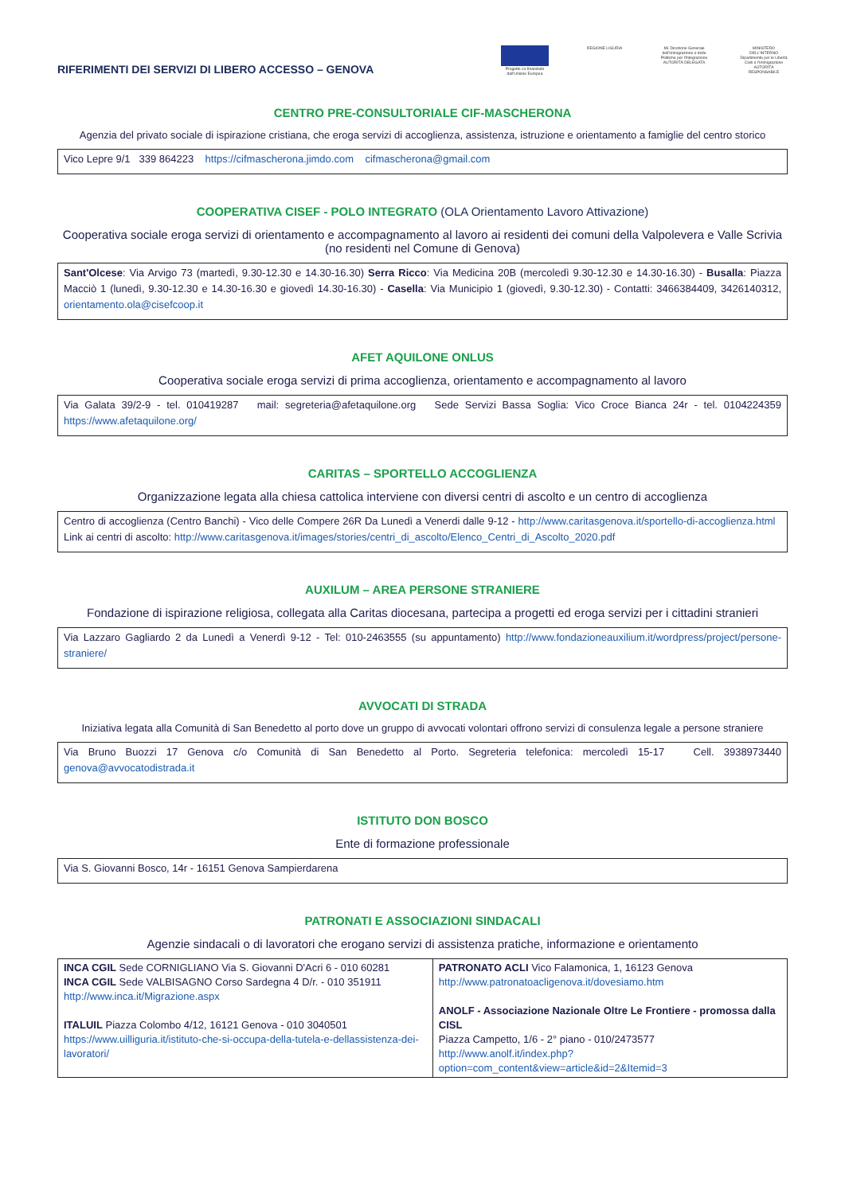RIFERIMENTI DEI SERVIZI DI LIBERO ACCESSO – GENOVA
Progetto co-finanziato dall'Unione Europea
REGIONE LIGURIA ML Direzione Generale dell'Immigrazione e delle Politiche per l'Integrazione AUTORITÀ DELEGATA
MINISTERO DELL'INTERNO Dipartimento per le Libertà Civili e l'Immigrazione AUTORITÀ RESPONSABILE
CENTRO PRE-CONSULTORIALE CIF-MASCHERONA
Agenzia del privato sociale di ispirazione cristiana, che eroga servizi di accoglienza, assistenza, istruzione e orientamento a famiglie del centro storico
Vico Lepre 9/1 339 864223 https://cifmascherona.jimdo.com cifmascherona@gmail.com
COOPERATIVA CISEF - POLO INTEGRATO (OLA Orientamento Lavoro Attivazione)
Cooperativa sociale eroga servizi di orientamento e accompagnamento al lavoro ai residenti dei comuni della Valpolevera e Valle Scrivia (no residenti nel Comune di Genova)
Sant'Olcese: Via Arvigo 73 (martedì, 9.30-12.30 e 14.30-16.30) Serra Ricco: Via Medicina 20B (mercoledì 9.30-12.30 e 14.30-16.30) - Busalla: Piazza Macciò 1 (lunedì, 9.30-12.30 e 14.30-16.30 e giovedì 14.30-16.30) - Casella: Via Municipio 1 (giovedì, 9.30-12.30) - Contatti: 3466384409, 3426140312, orientamento.ola@cisefcoop.it
AFET AQUILONE ONLUS
Cooperativa sociale eroga servizi di prima accoglienza, orientamento e accompagnamento al lavoro
Via Galata 39/2-9 - tel. 010419287 mail: segreteria@afetaquilone.org Sede Servizi Bassa Soglia: Vico Croce Bianca 24r - tel. 0104224359 https://www.afetaquilone.org/
CARITAS – SPORTELLO ACCOGLIENZA
Organizzazione legata alla chiesa cattolica interviene con diversi centri di ascolto e un centro di accoglienza
Centro di accoglienza (Centro Banchi) - Vico delle Compere 26R Da Lunedì a Venerdi dalle 9-12 - http://www.caritasgenova.it/sportello-di-accoglienza.html Link ai centri di ascolto: http://www.caritasgenova.it/images/stories/centri_di_ascolto/Elenco_Centri_di_Ascolto_2020.pdf
AUXILUM – AREA PERSONE STRANIERE
Fondazione di ispirazione religiosa, collegata alla Caritas diocesana, partecipa a progetti ed eroga servizi per i cittadini stranieri
Via Lazzaro Gagliardo 2 da Lunedì a Venerdì 9-12 - Tel: 010-2463555 (su appuntamento) http://www.fondazioneauxilium.it/wordpress/project/persone-straniere/
AVVOCATI DI STRADA
Iniziativa legata alla Comunità di San Benedetto al porto dove un gruppo di avvocati volontari offrono servizi di consulenza legale a persone straniere
Via Bruno Buozzi 17 Genova c/o Comunità di San Benedetto al Porto. Segreteria telefonica: mercoledì 15-17 Cell. 3938973440 genova@avvocatodistrada.it
ISTITUTO DON BOSCO
Ente di formazione professionale
Via S. Giovanni Bosco, 14r - 16151 Genova Sampierdarena
PATRONATI E ASSOCIAZIONI SINDACALI
Agenzie sindacali o di lavoratori che erogano servizi di assistenza pratiche, informazione e orientamento
| INCA CGIL Sede CORNIGLIANO Via S. Giovanni D'Acri 6 - 010 60281 INCA CGIL Sede VALBISAGNO Corso Sardegna 4 D/r. - 010 351911 http://www.inca.it/Migrazione.aspx ITALUIL Piazza Colombo 4/12, 16121 Genova - 010 3040501 https://www.uilliguria.it/istituto-che-si-occupa-della-tutela-e-dellassistenza-dei-lavoratori/ | PATRONATO ACLI Vico Falamonica, 1, 16123 Genova http://www.patronatoacligenova.it/dovesiamo.htm ANOLF - Associazione Nazionale Oltre Le Frontiere - promossa dalla CISL Piazza Campetto, 1/6 - 2° piano - 010/2473577 http://www.anolf.it/index.php?option=com_content&view=article&id=2&Itemid=3 |